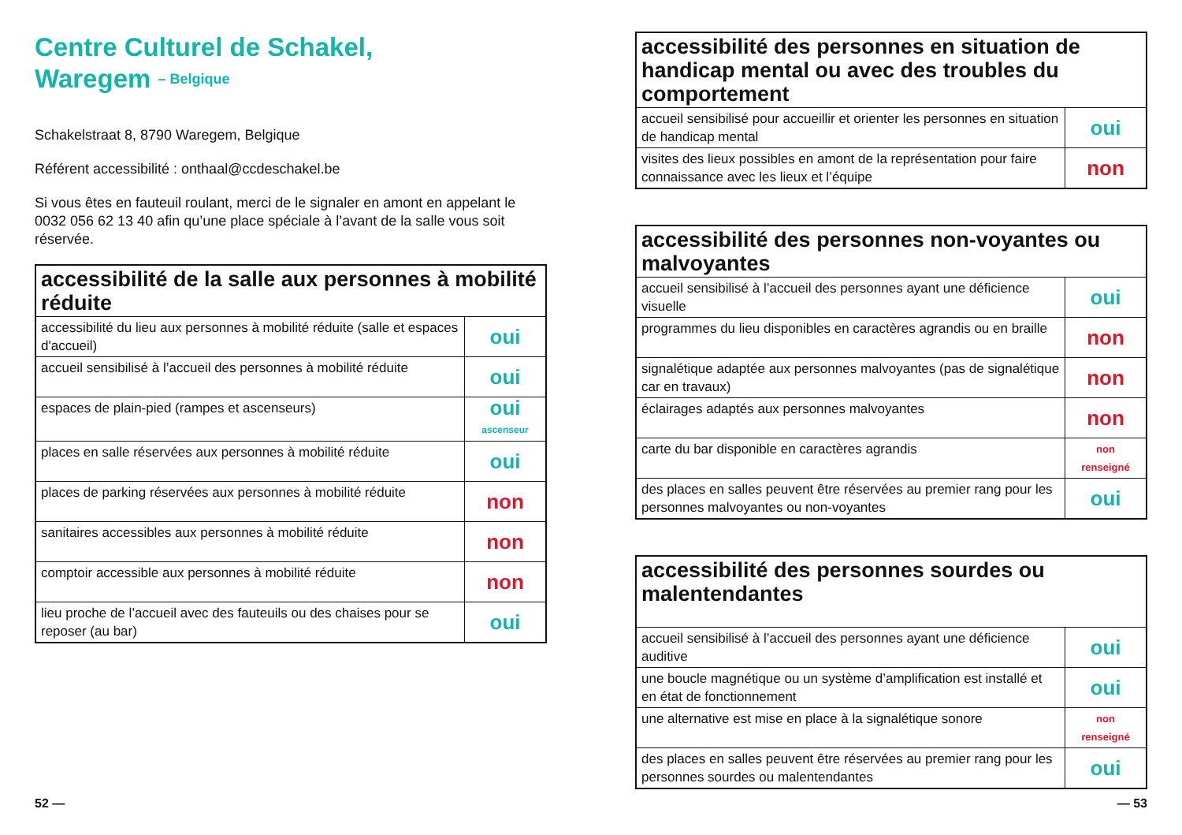Centre Culturel de Schakel,
Waregem – Belgique
Schakelstraat 8, 8790 Waregem, Belgique
Référent accessibilité : onthaal@ccdeschakel.be
Si vous êtes en fauteuil roulant, merci de le signaler en amont en appelant le 0032 056 62 13 40 afin qu’une place spéciale à l’avant de la salle vous soit réservée.
| accessibilité de la salle aux personnes à mobilité réduite | |
| --- | --- |
| accessibilité du lieu aux personnes à mobilité réduite (salle et espaces d'accueil) | oui |
| accueil sensibilisé à l’accueil des personnes à mobilité réduite | oui |
| espaces de plain-pied (rampes et ascenseurs) | oui ascenseur |
| places en salle réservées aux personnes à mobilité réduite | oui |
| places de parking réservées aux personnes à mobilité réduite | non |
| sanitaires accessibles aux personnes à mobilité réduite | non |
| comptoir accessible aux personnes à mobilité réduite | non |
| lieu proche de l’accueil avec des fauteuils ou des chaises pour se reposer (au bar) | oui |
| accessibilité des personnes en situation de handicap mental ou avec des troubles du comportement | |
| --- | --- |
| accueil sensibilisé pour accueillir et orienter les personnes en situation de handicap mental | oui |
| visites des lieux possibles en amont de la représentation pour faire connaissance avec les lieux et l’équipe | non |
| accessibilité des personnes non-voyantes ou malvoyantes | |
| --- | --- |
| accueil sensibilisé à l’accueil des personnes ayant une déficience visuelle | oui |
| programmes du lieu disponibles en caractères agrandis ou en braille | non |
| signalétique adaptée aux personnes malvoyantes (pas de signalétique car en travaux) | non |
| éclairages adaptés aux personnes malvoyantes | non |
| carte du bar disponible en caractères agrandis | non renseigné |
| des places en salles peuvent être réservées au premier rang pour les personnes malvoyantes ou non-voyantes | oui |
| accessibilité des personnes sourdes ou malentendantes | |
| --- | --- |
| accueil sensibilisé à l’accueil des personnes ayant une déficience auditive | oui |
| une boucle magnétique ou un système d’amplification est installé et en état de fonctionnement | oui |
| une alternative est mise en place à la signalétique sonore | non renseigné |
| des places en salles peuvent être réservées au premier rang pour les personnes sourdes ou malentendantes | oui |
52 — — 53